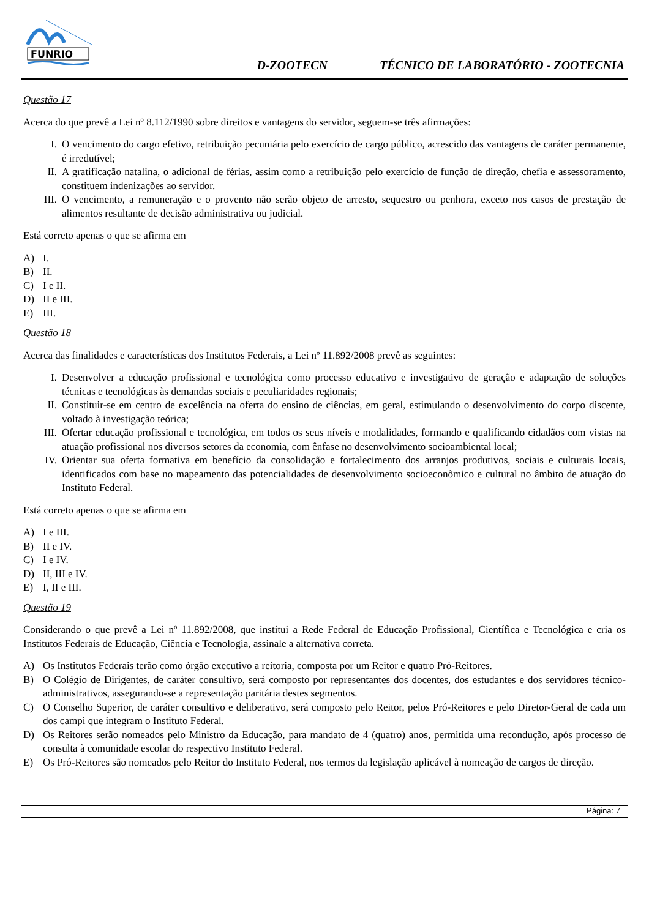FUNRIO
D-ZOOTECN TÉCNICO DE LABORATÓRIO - ZOOTECNIA
Questão 17
Acerca do que prevê a Lei nº 8.112/1990 sobre direitos e vantagens do servidor, seguem-se três afirmações:
I. O vencimento do cargo efetivo, retribuição pecuniária pelo exercício de cargo público, acrescido das vantagens de caráter permanente, é irredutível;
II. A gratificação natalina, o adicional de férias, assim como a retribuição pelo exercício de função de direção, chefia e assessoramento, constituem indenizações ao servidor.
III. O vencimento, a remuneração e o provento não serão objeto de arresto, sequestro ou penhora, exceto nos casos de prestação de alimentos resultante de decisão administrativa ou judicial.
Está correto apenas o que se afirma em
A) I.
B) II.
C) I e II.
D) II e III.
E) III.
Questão 18
Acerca das finalidades e características dos Institutos Federais, a Lei nº 11.892/2008 prevê as seguintes:
I. Desenvolver a educação profissional e tecnológica como processo educativo e investigativo de geração e adaptação de soluções técnicas e tecnológicas às demandas sociais e peculiaridades regionais;
II. Constituir-se em centro de excelência na oferta do ensino de ciências, em geral, estimulando o desenvolvimento do corpo discente, voltado à investigação teórica;
III. Ofertar educação profissional e tecnológica, em todos os seus níveis e modalidades, formando e qualificando cidadãos com vistas na atuação profissional nos diversos setores da economia, com ênfase no desenvolvimento socioambiental local;
IV. Orientar sua oferta formativa em benefício da consolidação e fortalecimento dos arranjos produtivos, sociais e culturais locais, identificados com base no mapeamento das potencialidades de desenvolvimento socioeconômico e cultural no âmbito de atuação do Instituto Federal.
Está correto apenas o que se afirma em
A) I e III.
B) II e IV.
C) I e IV.
D) II, III e IV.
E) I, II e III.
Questão 19
Considerando o que prevê a Lei nº 11.892/2008, que institui a Rede Federal de Educação Profissional, Científica e Tecnológica e cria os Institutos Federais de Educação, Ciência e Tecnologia, assinale a alternativa correta.
A) Os Institutos Federais terão como órgão executivo a reitoria, composta por um Reitor e quatro Pró-Reitores.
B) O Colégio de Dirigentes, de caráter consultivo, será composto por representantes dos docentes, dos estudantes e dos servidores técnico-administrativos, assegurando-se a representação paritária destes segmentos.
C) O Conselho Superior, de caráter consultivo e deliberativo, será composto pelo Reitor, pelos Pró-Reitores e pelo Diretor-Geral de cada um dos campi que integram o Instituto Federal.
D) Os Reitores serão nomeados pelo Ministro da Educação, para mandato de 4 (quatro) anos, permitida uma recondução, após processo de consulta à comunidade escolar do respectivo Instituto Federal.
E) Os Pró-Reitores são nomeados pelo Reitor do Instituto Federal, nos termos da legislação aplicável à nomeação de cargos de direção.
Página: 7